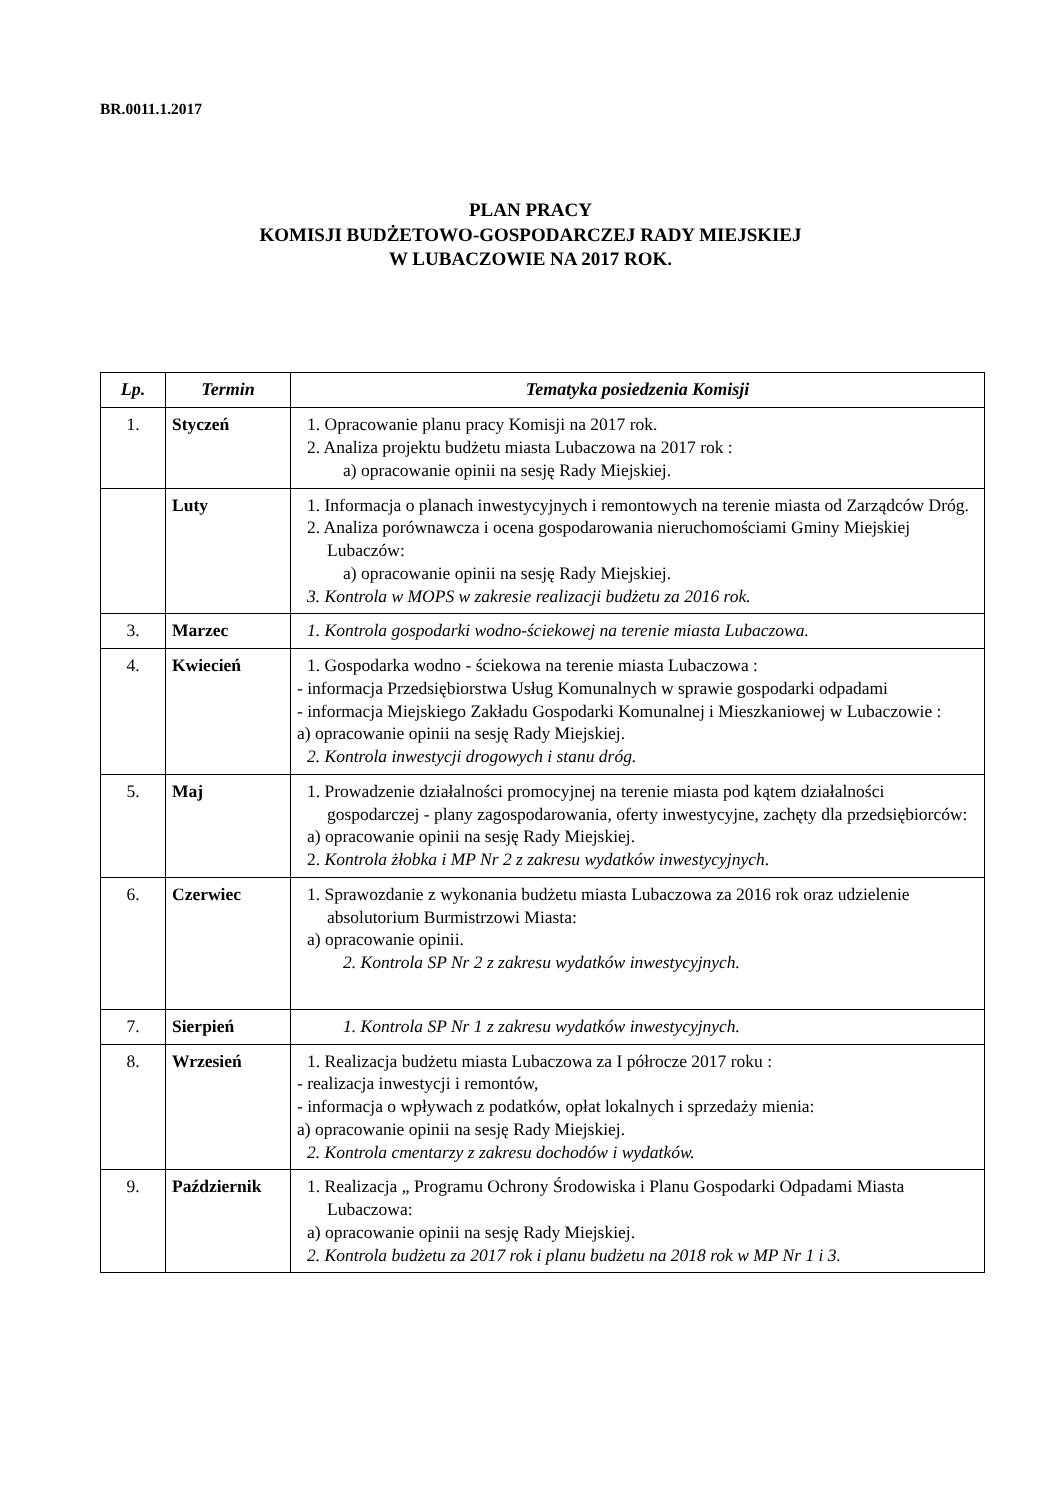BR.0011.1.2017
PLAN PRACY
KOMISJI BUDŻETOWO-GOSPODARCZEJ RADY MIEJSKIEJ
W LUBACZOWIE NA 2017 ROK.
| Lp. | Termin | Tematyka posiedzenia Komisji |
| --- | --- | --- |
| 1. | Styczeń | 1. Opracowanie planu pracy Komisji na 2017 rok. 2. Analiza projektu budżetu miasta Lubaczowa na 2017 rok : a) opracowanie opinii na sesję Rady Miejskiej. |
| | Luty | 1. Informacja o planach inwestycyjnych i remontowych na terenie miasta od Zarządców Dróg. 2. Analiza porównawcza i ocena gospodarowania nieruchomościami Gminy Miejskiej Lubaczów: a) opracowanie opinii na sesję Rady Miejskiej. 3. Kontrola w MOPS w zakresie realizacji budżetu za 2016 rok. |
| 3. | Marzec | 1. Kontrola gospodarki wodno-ściekowej na terenie miasta Lubaczowa. |
| 4. | Kwiecień | 1. Gospodarka wodno - ściekowa na terenie miasta Lubaczowa : - informacja Przedsiębiorstwa Usług Komunalnych w sprawie gospodarki odpadami - informacja Miejskiego Zakładu Gospodarki Komunalnej i Mieszkaniowej w Lubaczowie : a) opracowanie opinii na sesję Rady Miejskiej. 2. Kontrola inwestycji drogowych i stanu dróg. |
| 5. | Maj | 1. Prowadzenie działalności promocyjnej na terenie miasta pod kątem działalności gospodarczej - plany zagospodarowania, oferty inwestycyjne, zachęty dla przedsiębiorców: a) opracowanie opinii na sesję Rady Miejskiej. 2. Kontrola żłobka i MP Nr 2 z zakresu wydatków inwestycyjnych . |
| 6. | Czerwiec | 1. Sprawozdanie z wykonania budżetu miasta Lubaczowa za 2016 rok oraz udzielenie absolutorium Burmistrzowi Miasta: a) opracowanie opinii. 2. Kontrola SP Nr 2 z zakresu wydatków inwestycyjnych. |
| 7. | Sierpień | 1. Kontrola SP Nr 1 z zakresu wydatków inwestycyjnych. |
| 8. | Wrzesień | 1. Realizacja budżetu miasta Lubaczowa za I półrocze 2017 roku : - realizacja inwestycji i remontów, - informacja o wpływach z podatków, opłat lokalnych i sprzedaży mienia: a) opracowanie opinii na sesję Rady Miejskiej. 2. Kontrola cmentarzy z zakresu dochodów i wydatków. |
| 9. | Październik | 1. Realizacja „ Programu Ochrony Środowiska i Planu Gospodarki Odpadami Miasta Lubaczowa: a) opracowanie opinii na sesję Rady Miejskiej. 2. Kontrola budżetu za 2017 rok i planu budżetu na 2018 rok w MP Nr 1 i 3. |